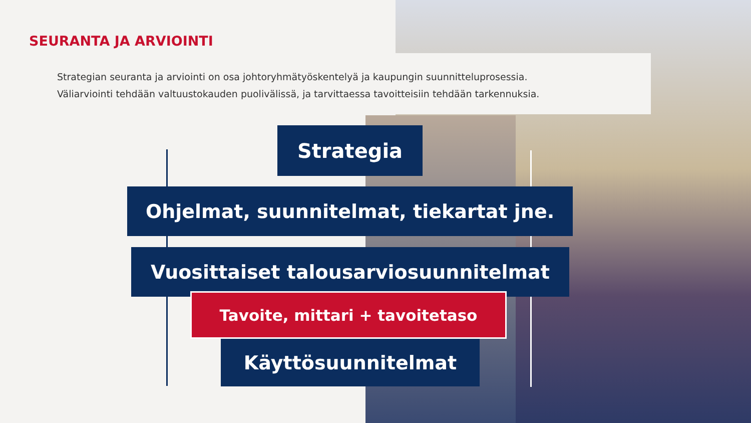SEURANTA JA ARVIOINTI
Strategian seuranta ja arviointi on osa johtoryhmätyöskentelyä ja kaupungin suunnitteluprosessia.
Väliarviointi tehdään valtuustokauden puolivälissä, ja tarvittaessa tavoitteisiin tehdään tarkennuksia.
Strategia
Ohjelmat, suunnitelmat, tiekartat jne.
Vuosittaiset talousarviosuunnitelmat
Tavoite, mittari + tavoitetaso
Käyttösuunnitelmat